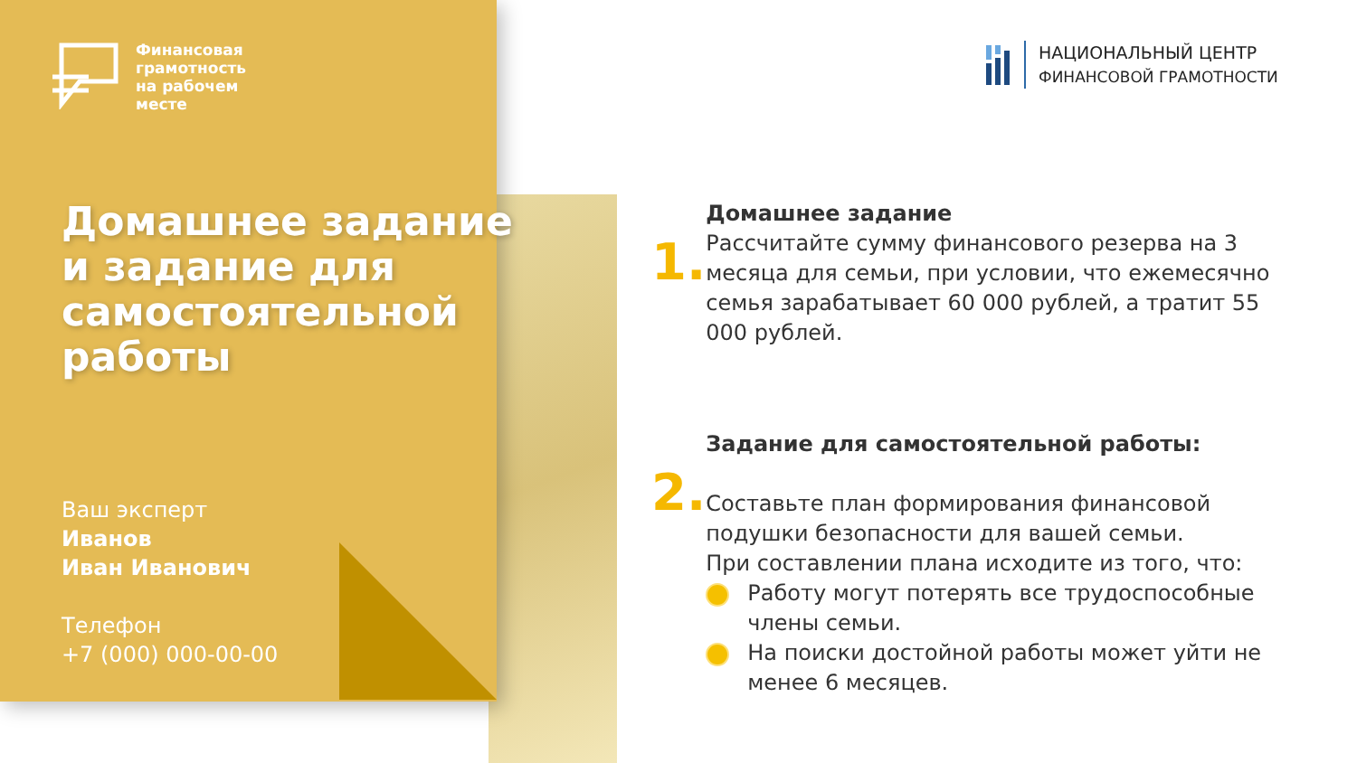Финансовая
грамотность
на рабочем
месте
Домашнее задание
и задание для
самостоятельной
работы
Ваш эксперт
Иванов
Иван Иванович
Телефон
+7 (000) 000-00-00
НАЦИОНАЛЬНЫЙ ЦЕНТР
ФИНАНСОВОЙ ГРАМОТНОСТИ
1.
Домашнее задание
Рассчитайте сумму финансового резерва на 3 месяца для семьи, при условии, что ежемесячно семья зарабатывает 60 000 рублей, а тратит 55 000 рублей.
2.
Задание для самостоятельной работы:
Составьте план формирования финансовой подушки безопасности для вашей семьи.
При составлении плана исходите из того, что:
Работу могут потерять все трудоспособные члены семьи.
На поиски достойной работы может уйти не менее 6 месяцев.